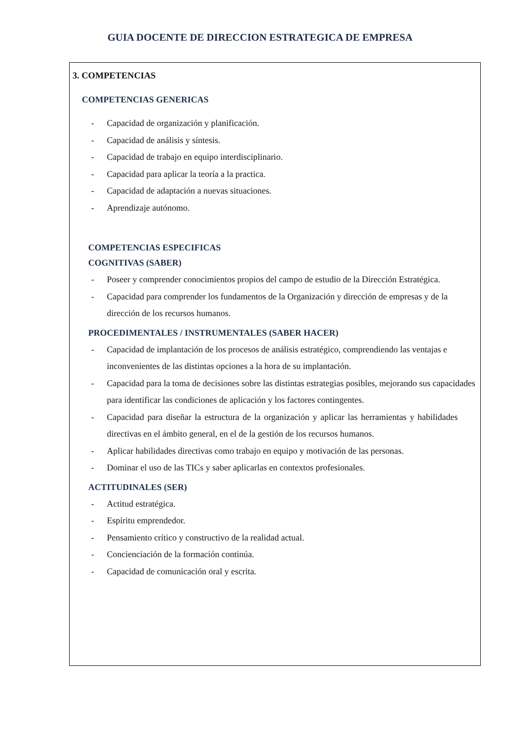GUIA DOCENTE DE DIRECCION ESTRATEGICA DE EMPRESA
3. COMPETENCIAS
COMPETENCIAS GENERICAS
- Capacidad de organización y planificación.
- Capacidad de análisis y síntesis.
- Capacidad de trabajo en equipo interdisciplinario.
- Capacidad para aplicar la teoría a la practica.
- Capacidad de adaptación a nuevas situaciones.
- Aprendizaje autónomo.
COMPETENCIAS ESPECIFICAS
COGNITIVAS (SABER)
- Poseer y comprender conocimientos propios del campo de estudio de la Dirección Estratégica.
- Capacidad para comprender los fundamentos de la Organización y dirección de empresas y de la dirección de los recursos humanos.
PROCEDIMENTALES / INSTRUMENTALES (SABER HACER)
- Capacidad de implantación de los procesos de análisis estratégico, comprendiendo las ventajas e inconvenientes de las distintas opciones a la hora de su implantación.
- Capacidad para la toma de decisiones sobre las distintas estrategias posibles, mejorando sus capacidades para identificar las condiciones de aplicación y los factores contingentes.
- Capacidad para diseñar la estructura de la organización y aplicar las herramientas y habilidades directivas en el ámbito general, en el de la gestión de los recursos humanos.
- Aplicar habilidades directivas como trabajo en equipo y motivación de las personas.
- Dominar el uso de las TICs y saber aplicarlas en contextos profesionales.
ACTITUDINALES (SER)
- Actitud estratégica.
- Espíritu emprendedor.
- Pensamiento crítico y constructivo de la realidad actual.
- Concienciación de la formación continúa.
- Capacidad de comunicación oral y escrita.